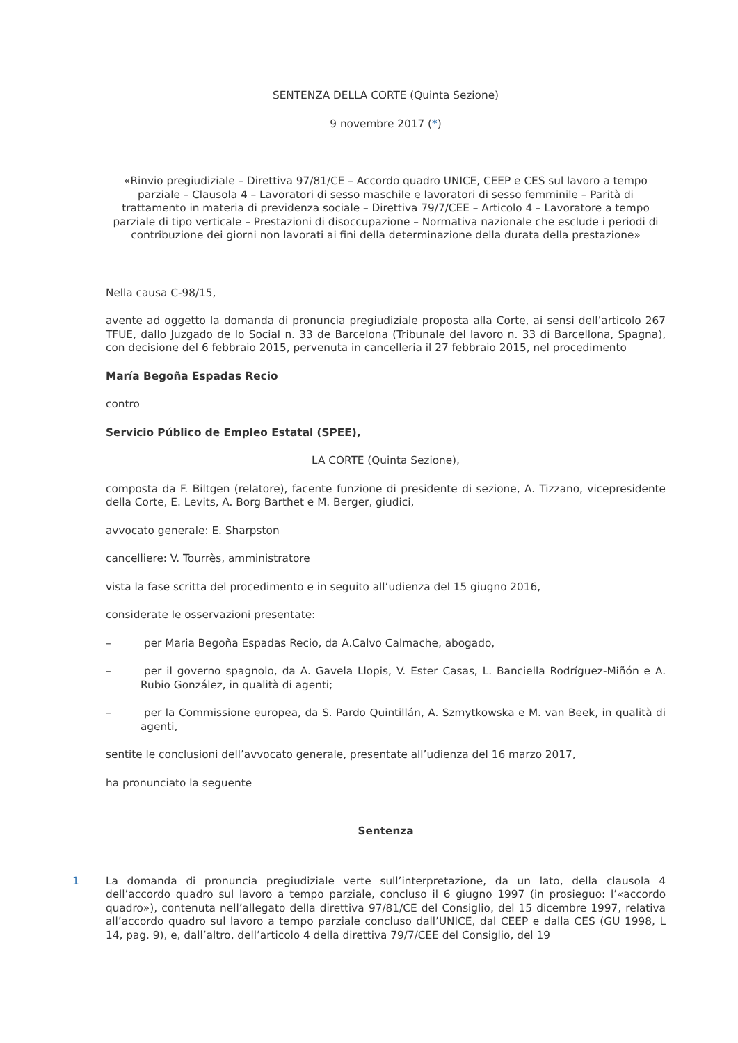SENTENZA DELLA CORTE (Quinta Sezione)
9 novembre 2017 (*)
«Rinvio pregiudiziale – Direttiva 97/81/CE – Accordo quadro UNICE, CEEP e CES sul lavoro a tempo parziale – Clausola 4 – Lavoratori di sesso maschile e lavoratori di sesso femminile – Parità di trattamento in materia di previdenza sociale – Direttiva 79/7/CEE – Articolo 4 – Lavoratore a tempo parziale di tipo verticale – Prestazioni di disoccupazione – Normativa nazionale che esclude i periodi di contribuzione dei giorni non lavorati ai fini della determinazione della durata della prestazione»
Nella causa C-98/15,
avente ad oggetto la domanda di pronuncia pregiudiziale proposta alla Corte, ai sensi dell’articolo 267 TFUE, dallo Juzgado de lo Social n. 33 de Barcelona (Tribunale del lavoro n. 33 di Barcellona, Spagna), con decisione del 6 febbraio 2015, pervenuta in cancelleria il 27 febbraio 2015, nel procedimento
María Begoña Espadas Recio
contro
Servicio Público de Empleo Estatal (SPEE),
LA CORTE (Quinta Sezione),
composta da F. Biltgen (relatore), facente funzione di presidente di sezione, A. Tizzano, vicepresidente della Corte, E. Levits, A. Borg Barthet e M. Berger, giudici,
avvocato generale: E. Sharpston
cancelliere: V. Tourrès, amministratore
vista la fase scritta del procedimento e in seguito all’udienza del 15 giugno 2016,
considerate le osservazioni presentate:
– per Maria Begoña Espadas Recio, da A.Calvo Calmache, abogado,
– per il governo spagnolo, da A. Gavela Llopis, V. Ester Casas, L. Banciella Rodríguez-Miñón e A. Rubio González, in qualità di agenti;
– per la Commissione europea, da S. Pardo Quintillán, A. Szmytkowska e M. van Beek, in qualità di agenti,
sentite le conclusioni dell’avvocato generale, presentate all’udienza del 16 marzo 2017,
ha pronunciato la seguente
Sentenza
1 La domanda di pronuncia pregiudiziale verte sull’interpretazione, da un lato, della clausola 4 dell’accordo quadro sul lavoro a tempo parziale, concluso il 6 giugno 1997 (in prosieguo: l’«accordo quadro»), contenuta nell’allegato della direttiva 97/81/CE del Consiglio, del 15 dicembre 1997, relativa all’accordo quadro sul lavoro a tempo parziale concluso dall’UNICE, dal CEEP e dalla CES (GU 1998, L 14, pag. 9), e, dall’altro, dell’articolo 4 della direttiva 79/7/CEE del Consiglio, del 19